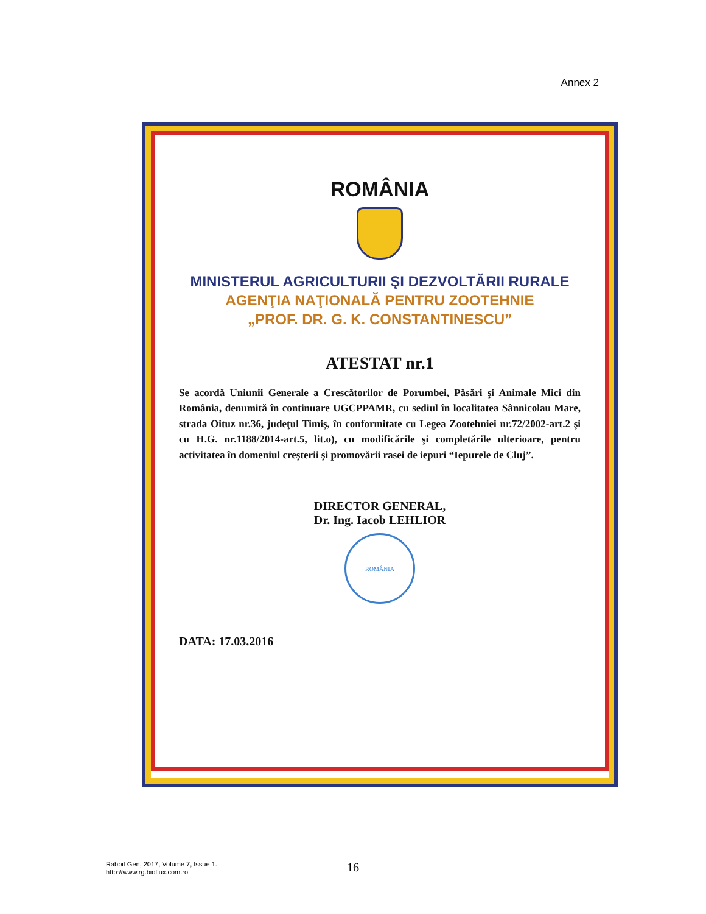Annex 2
ROMÂNIA
MINISTERUL AGRICULTURII ŞI DEZVOLTĂRII RURALE
AGENŢIA NAŢIONALĂ PENTRU ZOOTEHNIE
„PROF. DR. G. K. CONSTANTINESCU”
ATESTAT nr.1
Se acordă Uniunii Generale a Crescătorilor de Porumbei, Păsări şi Animale Mici din România, denumită în continuare UGCPPAMR, cu sediul în localitatea Sânnicolau Mare, strada Oituz nr.36, judeţul Timiş, în conformitate cu Legea Zootehniei nr.72/2002-art.2 şi cu H.G. nr.1188/2014-art.5, lit.o), cu modificările şi completările ulterioare, pentru activitatea în domeniul creşterii şi promovării rasei de iepuri “Iepurele de Cluj”.
DIRECTOR GENERAL,
Dr. Ing. Iacob LEHLIOR
ROMÂNIA
DATA: 17.03.2016
Rabbit Gen, 2017, Volume 7, Issue 1.
http://www.rg.bioflux.com.ro
16